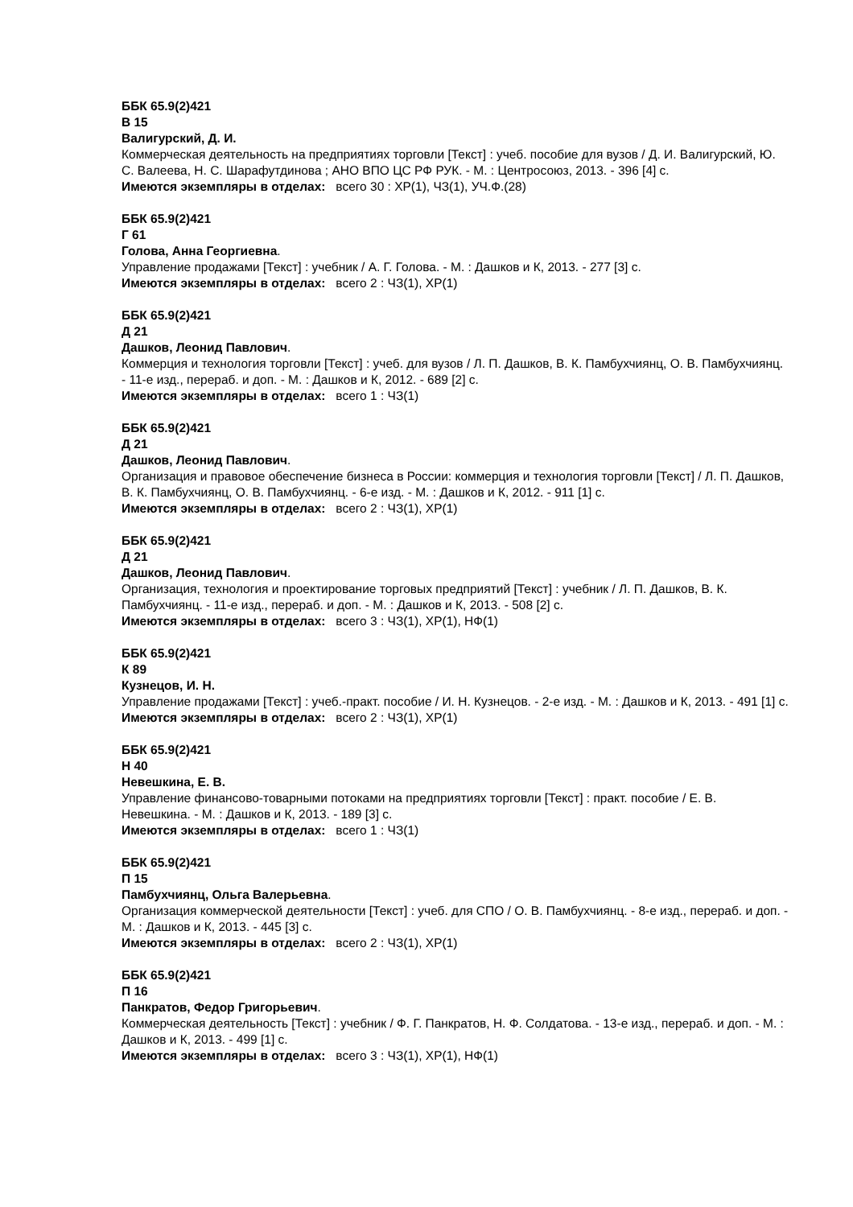ББК 65.9(2)421
В 15
Валигурский, Д. И.
Коммерческая деятельность на предприятиях торговли [Текст] : учеб. пособие для вузов / Д. И. Валигурский, Ю. С. Валеева, Н. С. Шарафутдинова ; АНО ВПО ЦС РФ РУК. - М. : Центросоюз, 2013. - 396 [4] с.
Имеются экземпляры в отделах: всего 30 : ХР(1), ЧЗ(1), УЧ.Ф.(28)
ББК 65.9(2)421
Г 61
Голова, Анна Георгиевна.
Управление продажами [Текст] : учебник / А. Г. Голова. - М. : Дашков и К, 2013. - 277 [3] с.
Имеются экземпляры в отделах: всего 2 : ЧЗ(1), ХР(1)
ББК 65.9(2)421
Д 21
Дашков, Леонид Павлович.
Коммерция и технология торговли [Текст] : учеб. для вузов / Л. П. Дашков, В. К. Памбухчиянц, О. В. Памбухчиянц. - 11-е изд., перераб. и доп. - М. : Дашков и К, 2012. - 689 [2] с.
Имеются экземпляры в отделах: всего 1 : ЧЗ(1)
ББК 65.9(2)421
Д 21
Дашков, Леонид Павлович.
Организация и правовое обеспечение бизнеса в России: коммерция и технология торговли [Текст] / Л. П. Дашков, В. К. Памбухчиянц, О. В. Памбухчиянц. - 6-е изд. - М. : Дашков и К, 2012. - 911 [1] с.
Имеются экземпляры в отделах: всего 2 : ЧЗ(1), ХР(1)
ББК 65.9(2)421
Д 21
Дашков, Леонид Павлович.
Организация, технология и проектирование торговых предприятий [Текст] : учебник / Л. П. Дашков, В. К. Памбухчиянц. - 11-е изд., перераб. и доп. - М. : Дашков и К, 2013. - 508 [2] с.
Имеются экземпляры в отделах: всего 3 : ЧЗ(1), ХР(1), НФ(1)
ББК 65.9(2)421
К 89
Кузнецов, И. Н.
Управление продажами [Текст] : учеб.-практ. пособие / И. Н. Кузнецов. - 2-е изд. - М. : Дашков и К, 2013. - 491 [1] с.
Имеются экземпляры в отделах: всего 2 : ЧЗ(1), ХР(1)
ББК 65.9(2)421
Н 40
Невешкина, Е. В.
Управление финансово-товарными потоками на предприятиях торговли [Текст] : практ. пособие / Е. В. Невешкина. - М. : Дашков и К, 2013. - 189 [3] с.
Имеются экземпляры в отделах: всего 1 : ЧЗ(1)
ББК 65.9(2)421
П 15
Памбухчиянц, Ольга Валерьевна.
Организация коммерческой деятельности [Текст] : учеб. для СПО / О. В. Памбухчиянц. - 8-е изд., перераб. и доп. - М. : Дашков и К, 2013. - 445 [3] с.
Имеются экземпляры в отделах: всего 2 : ЧЗ(1), ХР(1)
ББК 65.9(2)421
П 16
Панкратов, Федор Григорьевич.
Коммерческая деятельность [Текст] : учебник / Ф. Г. Панкратов, Н. Ф. Солдатова. - 13-е изд., перераб. и доп. - М. : Дашков и К, 2013. - 499 [1] с.
Имеются экземпляры в отделах: всего 3 : ЧЗ(1), ХР(1), НФ(1)